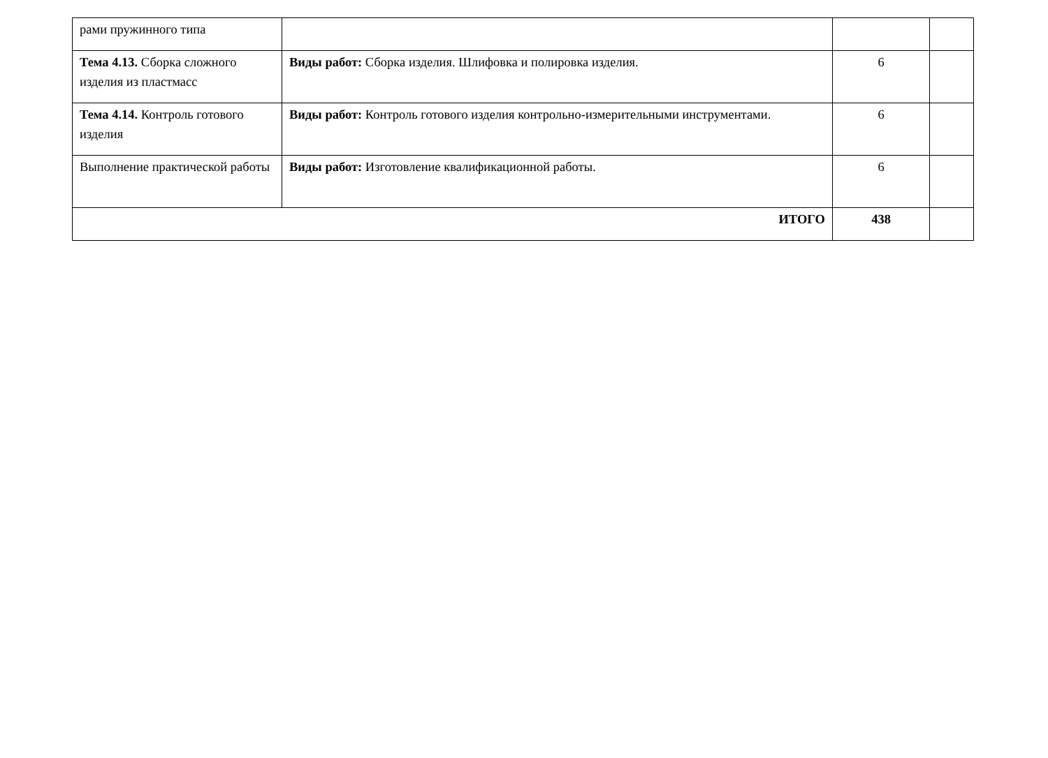| рами пружинного типа | | | |
| Тема 4.13. Сборка сложного изделия из пластмасс | Виды работ: Сборка изделия. Шлифовка и полировка изделия. | 6 | |
| Тема 4.14. Контроль готового изделия | Виды работ: Контроль готового изделия контрольно-измерительными инструментами. | 6 | |
| Выполнение практической работы | Виды работ: Изготовление квалификационной работы. | 6 | |
| ИТОГО | | 438 | |